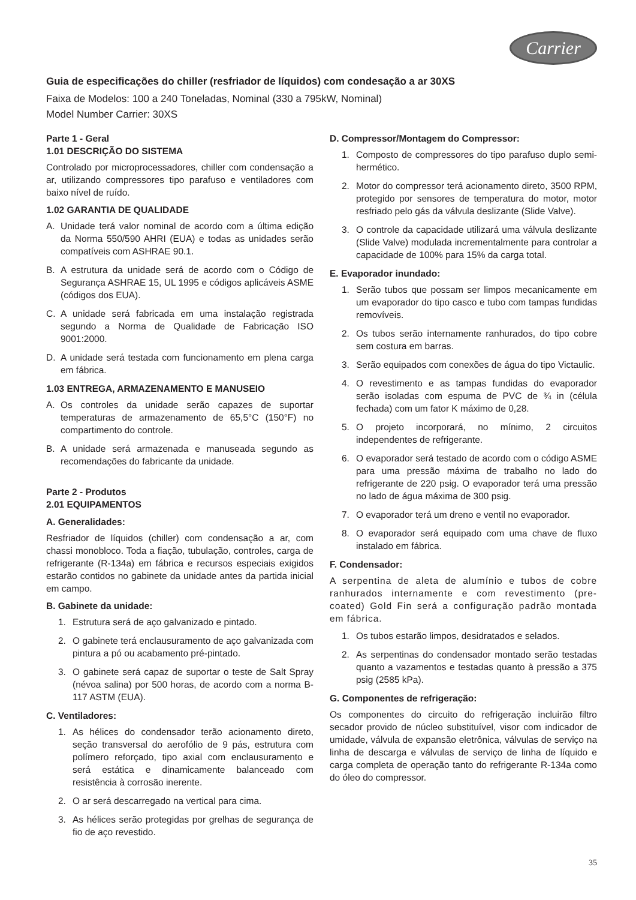Carrier
Guia de especificações do chiller (resfriador de líquidos) com condesação a ar 30XS
Faixa de Modelos: 100 a 240 Toneladas, Nominal (330 a 795kW, Nominal)
Model Number Carrier: 30XS
Parte 1 - Geral
1.01 DESCRIÇÃO DO SISTEMA
Controlado por microprocessadores, chiller com condensação a ar, utilizando compressores tipo parafuso e ventiladores com baixo nível de ruído.
1.02 GARANTIA DE QUALIDADE
A. Unidade terá valor nominal de acordo com a última edição da Norma 550/590 AHRI (EUA) e todas as unidades serão compatíveis com ASHRAE 90.1.
B. A estrutura da unidade será de acordo com o Código de Segurança ASHRAE 15, UL 1995 e códigos aplicáveis ASME (códigos dos EUA).
C. A unidade será fabricada em uma instalação registrada segundo a Norma de Qualidade de Fabricação ISO 9001:2000.
D. A unidade será testada com funcionamento em plena carga em fábrica.
1.03 ENTREGA, ARMAZENAMENTO E MANUSEIO
A. Os controles da unidade serão capazes de suportar temperaturas de armazenamento de 65,5°C (150°F) no compartimento do controle.
B. A unidade será armazenada e manuseada segundo as recomendações do fabricante da unidade.
Parte 2 - Produtos
2.01 EQUIPAMENTOS
A. Generalidades:
Resfriador de líquidos (chiller) com condensação a ar, com chassi monobloco. Toda a fiação, tubulação, controles, carga de refrigerante (R-134a) em fábrica e recursos especiais exigidos estarão contidos no gabinete da unidade antes da partida inicial em campo.
B. Gabinete da unidade:
1. Estrutura será de aço galvanizado e pintado.
2. O gabinete terá enclausuramento de aço galvanizada com pintura a pó ou acabamento pré-pintado.
3. O gabinete será capaz de suportar o teste de Salt Spray (névoa salina) por 500 horas, de acordo com a norma B-117 ASTM (EUA).
C. Ventiladores:
1. As hélices do condensador terão acionamento direto, seção transversal do aerofólio de 9 pás, estrutura com polímero reforçado, tipo axial com enclausuramento e será estática e dinamicamente balanceado com resistência à corrosão inerente.
2. O ar será descarregado na vertical para cima.
3. As hélices serão protegidas por grelhas de segurança de fio de aço revestido.
D. Compressor/Montagem do Compressor:
1. Composto de compressores do tipo parafuso duplo semi-hermético.
2. Motor do compressor terá acionamento direto, 3500 RPM, protegido por sensores de temperatura do motor, motor resfriado pelo gás da válvula deslizante (Slide Valve).
3. O controle da capacidade utilizará uma válvula deslizante (Slide Valve) modulada incrementalmente para controlar a capacidade de 100% para 15% da carga total.
E. Evaporador inundado:
1. Serão tubos que possam ser limpos mecanicamente em um evaporador do tipo casco e tubo com tampas fundidas removíveis.
2. Os tubos serão internamente ranhurados, do tipo cobre sem costura em barras.
3. Serão equipados com conexões de água do tipo Victaulic.
4. O revestimento e as tampas fundidas do evaporador serão isoladas com espuma de PVC de ¾ in (célula fechada) com um fator K máximo de 0,28.
5. O projeto incorporará, no mínimo, 2 circuitos independentes de refrigerante.
6. O evaporador será testado de acordo com o código ASME para uma pressão máxima de trabalho no lado do refrigerante de 220 psig. O evaporador terá uma pressão no lado de água máxima de 300 psig.
7. O evaporador terá um dreno e ventil no evaporador.
8. O evaporador será equipado com uma chave de fluxo instalado em fábrica.
F. Condensador:
A serpentina de aleta de alumínio e tubos de cobre ranhurados internamente e com revestimento (pre-coated) Gold Fin será a configuração padrão montada em fábrica.
1. Os tubos estarão limpos, desidratados e selados.
2. As serpentinas do condensador montado serão testadas quanto a vazamentos e testadas quanto à pressão a 375 psig (2585 kPa).
G. Componentes de refrigeração:
Os componentes do circuito do refrigeração incluirão filtro secador provido de núcleo substituível, visor com indicador de umidade, válvula de expansão eletrônica, válvulas de serviço na linha de descarga e válvulas de serviço de linha de líquido e carga completa de operação tanto do refrigerante R-134a como do óleo do compressor.
35